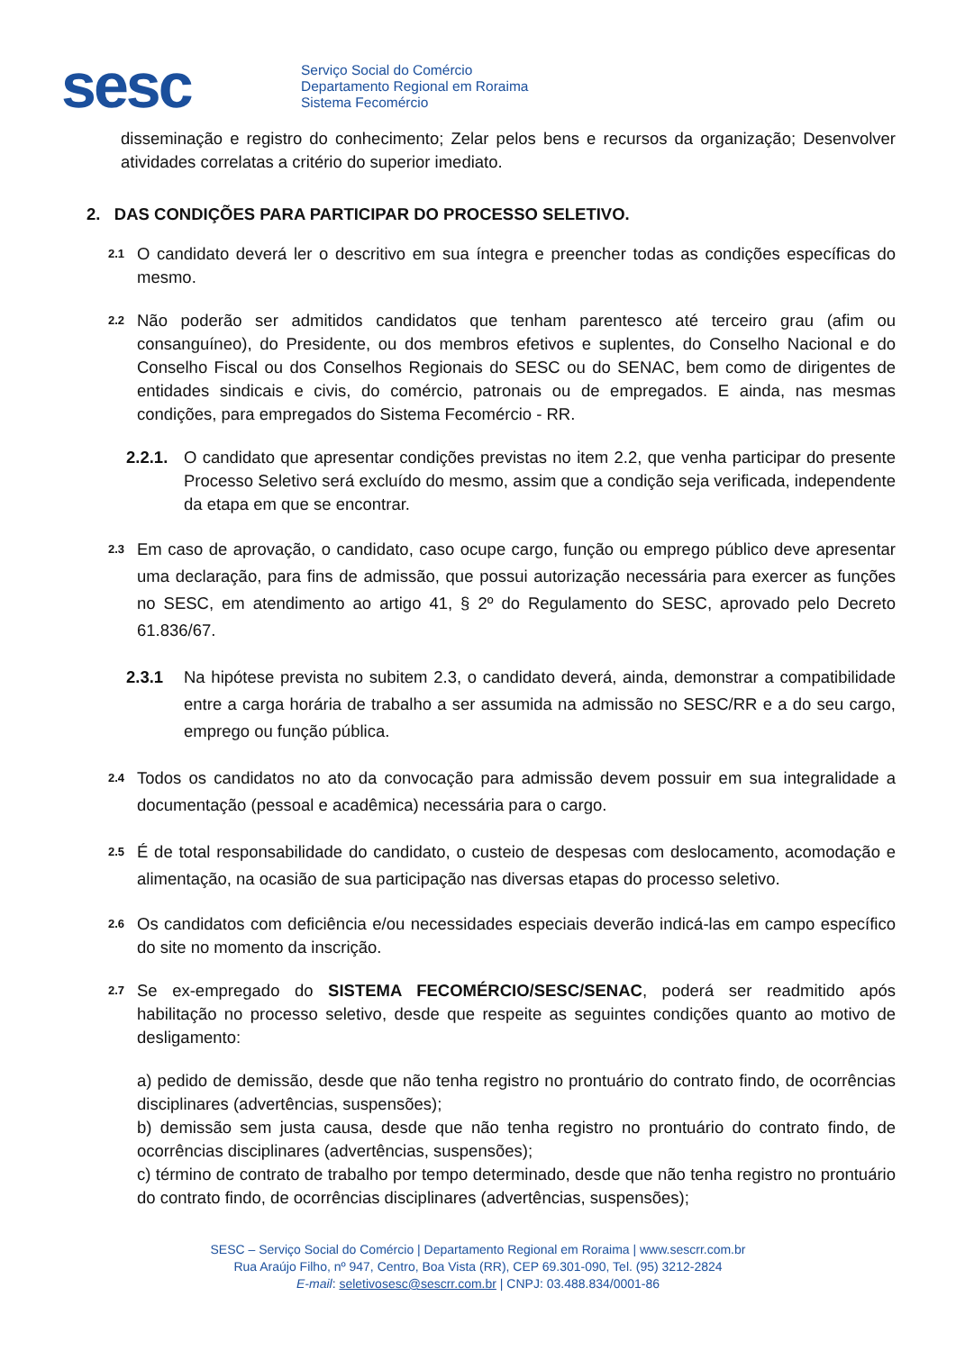sesc
Serviço Social do Comércio
Departamento Regional em Roraima
Sistema Fecomércio
disseminação e registro do conhecimento; Zelar pelos bens e recursos da organização; Desenvolver atividades correlatas a critério do superior imediato.
2. DAS CONDIÇÕES PARA PARTICIPAR DO PROCESSO SELETIVO.
2.1
O candidato deverá ler o descritivo em sua íntegra e preencher todas as condições específicas do mesmo.
2.2
Não poderão ser admitidos candidatos que tenham parentesco até terceiro grau (afim ou consanguíneo), do Presidente, ou dos membros efetivos e suplentes, do Conselho Nacional e do Conselho Fiscal ou dos Conselhos Regionais do SESC ou do SENAC, bem como de dirigentes de entidades sindicais e civis, do comércio, patronais ou de empregados. E ainda, nas mesmas condições, para empregados do Sistema Fecomércio - RR.
2.2.1.
O candidato que apresentar condições previstas no item 2.2, que venha participar do presente Processo Seletivo será excluído do mesmo, assim que a condição seja verificada, independente da etapa em que se encontrar.
2.3
Em caso de aprovação, o candidato, caso ocupe cargo, função ou emprego público deve apresentar uma declaração, para fins de admissão, que possui autorização necessária para exercer as funções no SESC, em atendimento ao artigo 41, § 2º do Regulamento do SESC, aprovado pelo Decreto 61.836/67.
2.3.1 Na hipótese prevista no subitem 2.3, o candidato deverá, ainda, demonstrar a compatibilidade entre a carga horária de trabalho a ser assumida na admissão no SESC/RR e a do seu cargo, emprego ou função pública.
2.4
Todos os candidatos no ato da convocação para admissão devem possuir em sua integralidade a documentação (pessoal e acadêmica) necessária para o cargo.
2.5
É de total responsabilidade do candidato, o custeio de despesas com deslocamento, acomodação e alimentação, na ocasião de sua participação nas diversas etapas do processo seletivo.
2.6
Os candidatos com deficiência e/ou necessidades especiais deverão indicá-las em campo específico do site no momento da inscrição.
2.7
Se ex-empregado do SISTEMA FECOMÉRCIO/SESC/SENAC, poderá ser readmitido após habilitação no processo seletivo, desde que respeite as seguintes condições quanto ao motivo de desligamento:
a) pedido de demissão, desde que não tenha registro no prontuário do contrato findo, de ocorrências disciplinares (advertências, suspensões);
b) demissão sem justa causa, desde que não tenha registro no prontuário do contrato findo, de ocorrências disciplinares (advertências, suspensões);
c) término de contrato de trabalho por tempo determinado, desde que não tenha registro no prontuário do contrato findo, de ocorrências disciplinares (advertências, suspensões);
SESC – Serviço Social do Comércio | Departamento Regional em Roraima | www.sescrr.com.br
Rua Araújo Filho, nº 947, Centro, Boa Vista (RR), CEP 69.301-090, Tel. (95) 3212-2824
E-mail: seletivosesc@sescrr.com.br | CNPJ: 03.488.834/0001-86